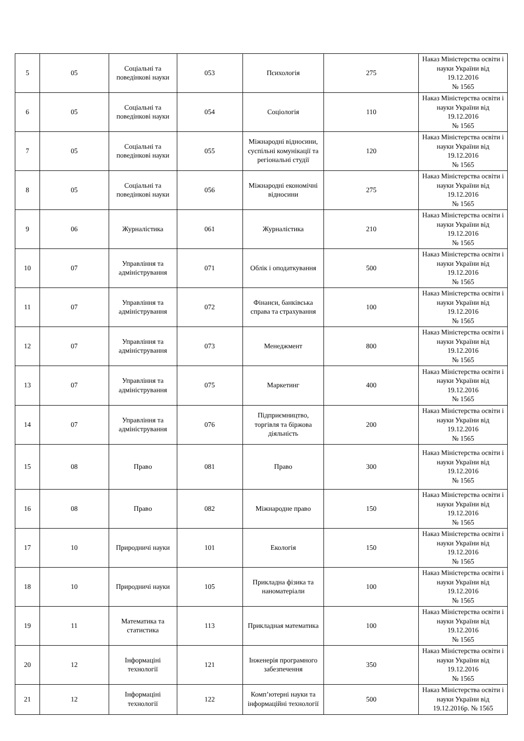| 5 | 05 | Соціальні та поведінкові науки | 053 | Психологія | 275 | Наказ Міністерства освіти і науки України від 19.12.2016 № 1565 |
| 6 | 05 | Соціальні та поведінкові науки | 054 | Соціологія | 110 | Наказ Міністерства освіти і науки України від 19.12.2016 № 1565 |
| 7 | 05 | Соціальні та поведінкові науки | 055 | Міжнародні відносини, суспільні комунікації та регіональні студії | 120 | Наказ Міністерства освіти і науки України від 19.12.2016 № 1565 |
| 8 | 05 | Соціальні та поведінкові науки | 056 | Міжнародні економічні відносини | 275 | Наказ Міністерства освіти і науки України від 19.12.2016 № 1565 |
| 9 | 06 | Журналістика | 061 | Журналістика | 210 | Наказ Міністерства освіти і науки України від 19.12.2016 № 1565 |
| 10 | 07 | Управління та адміністрування | 071 | Облік і оподаткування | 500 | Наказ Міністерства освіти і науки України від 19.12.2016 № 1565 |
| 11 | 07 | Управління та адміністрування | 072 | Фінанси, банківська справа та страхування | 100 | Наказ Міністерства освіти і науки України від 19.12.2016 № 1565 |
| 12 | 07 | Управління та адміністрування | 073 | Менеджмент | 800 | Наказ Міністерства освіти і науки України від 19.12.2016 № 1565 |
| 13 | 07 | Управління та адміністрування | 075 | Маркетинг | 400 | Наказ Міністерства освіти і науки України від 19.12.2016 № 1565 |
| 14 | 07 | Управління та адміністрування | 076 | Підприємництво, торгівля та біржова діяльність | 200 | Наказ Міністерства освіти і науки України від 19.12.2016 № 1565 |
| 15 | 08 | Право | 081 | Право | 300 | Наказ Міністерства освіти і науки України від 19.12.2016 № 1565 |
| 16 | 08 | Право | 082 | Міжнародне право | 150 | Наказ Міністерства освіти і науки України від 19.12.2016 № 1565 |
| 17 | 10 | Природничі науки | 101 | Екологія | 150 | Наказ Міністерства освіти і науки України від 19.12.2016 № 1565 |
| 18 | 10 | Природничі науки | 105 | Прикладна фізика та наноматеріали | 100 | Наказ Міністерства освіти і науки України від 19.12.2016 № 1565 |
| 19 | 11 | Математика та статистика | 113 | Прикладная математика | 100 | Наказ Міністерства освіти і науки України від 19.12.2016 № 1565 |
| 20 | 12 | Інформаціні технології | 121 | Інженерія програмного забезпечення | 350 | Наказ Міністерства освіти і науки України від 19.12.2016 № 1565 |
| 21 | 12 | Інформаціні технології | 122 | Комп’ютерні науки та інформаційні технології | 500 | Наказ Міністерства освіти і науки України від 19.12.2016р. № 1565 |